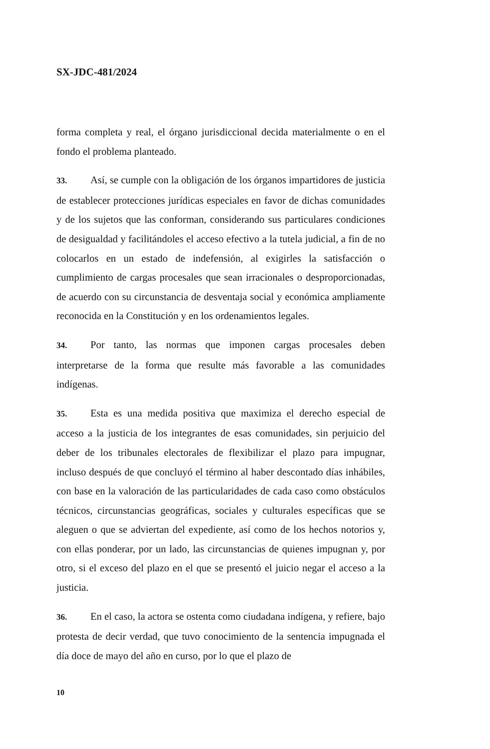SX-JDC-481/2024
forma completa y real, el órgano jurisdiccional decida materialmente o en el fondo el problema planteado.
33. Así, se cumple con la obligación de los órganos impartidores de justicia de establecer protecciones jurídicas especiales en favor de dichas comunidades y de los sujetos que las conforman, considerando sus particulares condiciones de desigualdad y facilitándoles el acceso efectivo a la tutela judicial, a fin de no colocarlos en un estado de indefensión, al exigirles la satisfacción o cumplimiento de cargas procesales que sean irracionales o desproporcionadas, de acuerdo con su circunstancia de desventaja social y económica ampliamente reconocida en la Constitución y en los ordenamientos legales.
34. Por tanto, las normas que imponen cargas procesales deben interpretarse de la forma que resulte más favorable a las comunidades indígenas.
35. Esta es una medida positiva que maximiza el derecho especial de acceso a la justicia de los integrantes de esas comunidades, sin perjuicio del deber de los tribunales electorales de flexibilizar el plazo para impugnar, incluso después de que concluyó el término al haber descontado días inhábiles, con base en la valoración de las particularidades de cada caso como obstáculos técnicos, circunstancias geográficas, sociales y culturales específicas que se aleguen o que se adviertan del expediente, así como de los hechos notorios y, con ellas ponderar, por un lado, las circunstancias de quienes impugnan y, por otro, si el exceso del plazo en el que se presentó el juicio negar el acceso a la justicia.
36. En el caso, la actora se ostenta como ciudadana indígena, y refiere, bajo protesta de decir verdad, que tuvo conocimiento de la sentencia impugnada el día doce de mayo del año en curso, por lo que el plazo de
10